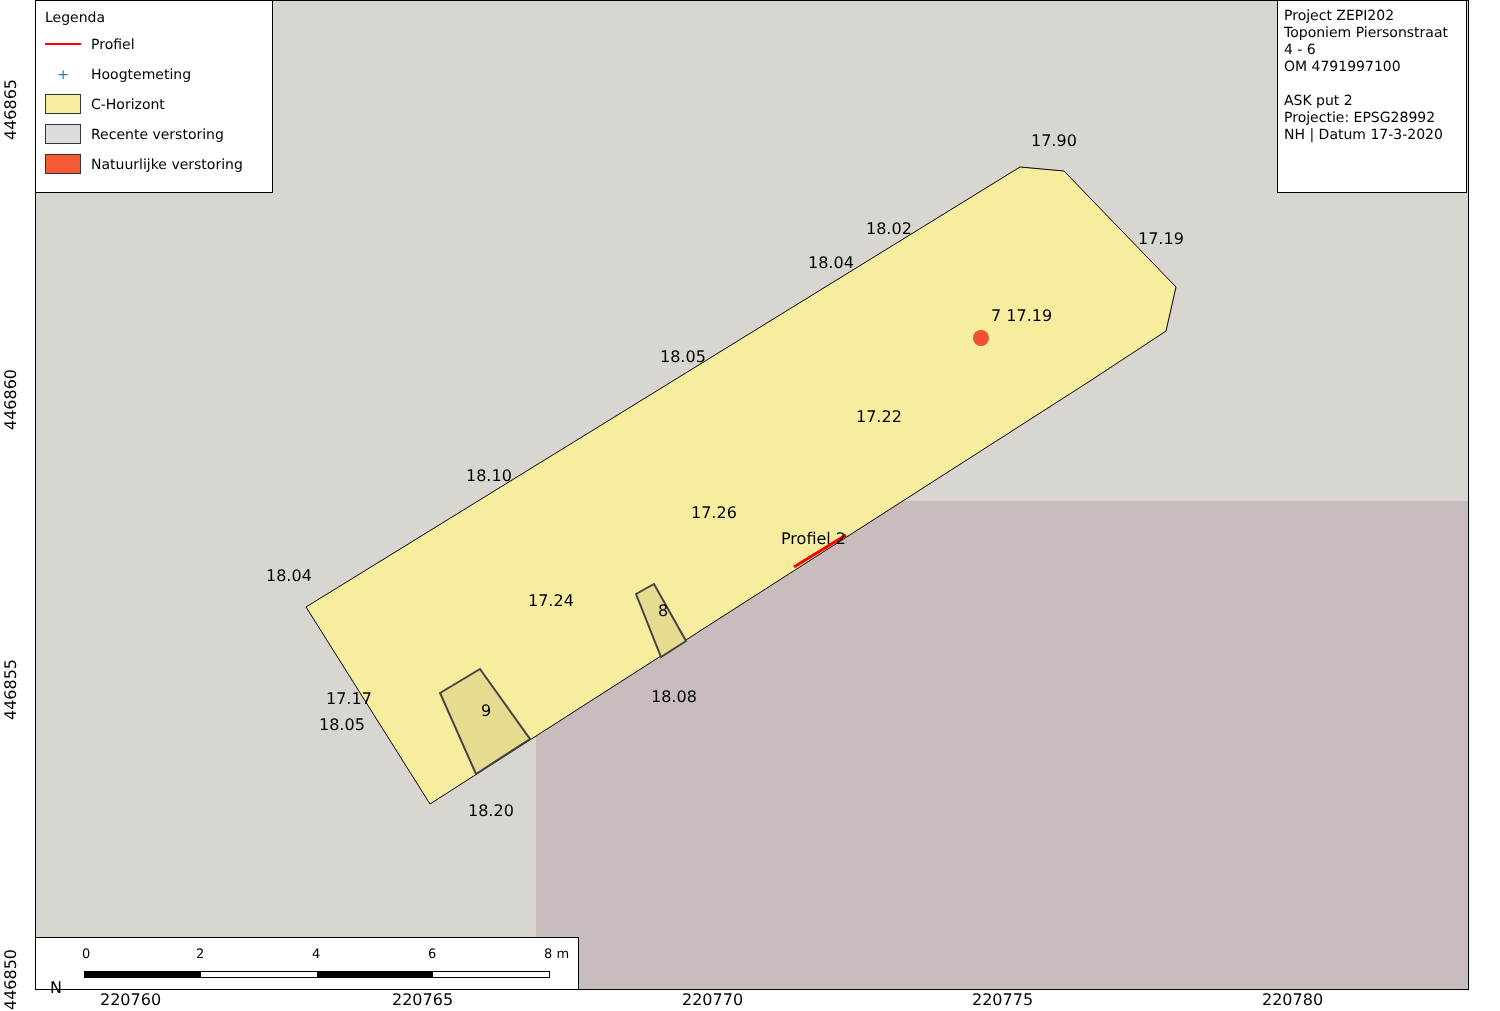17.90
18.02
18.04
17.19
7 17.19
18.05
17.22
18.10
17.26
Profiel 2
18.04
17.24
8
17.17
18.05
9
18.08
18.20
Legenda
Profiel
+ Hoogtemeting
C-Horizont
Recente verstoring
Natuurlijke verstoring
Project ZEPI202
Toponiem Piersonstraat
4 - 6
OM 4791997100
ASK put 2
Projectie: EPSG28992
NH | Datum 17-3-2020
N
0 2 4 6 8 m
220760 220765 220770 220775 220780
446865
446860
446855
446850